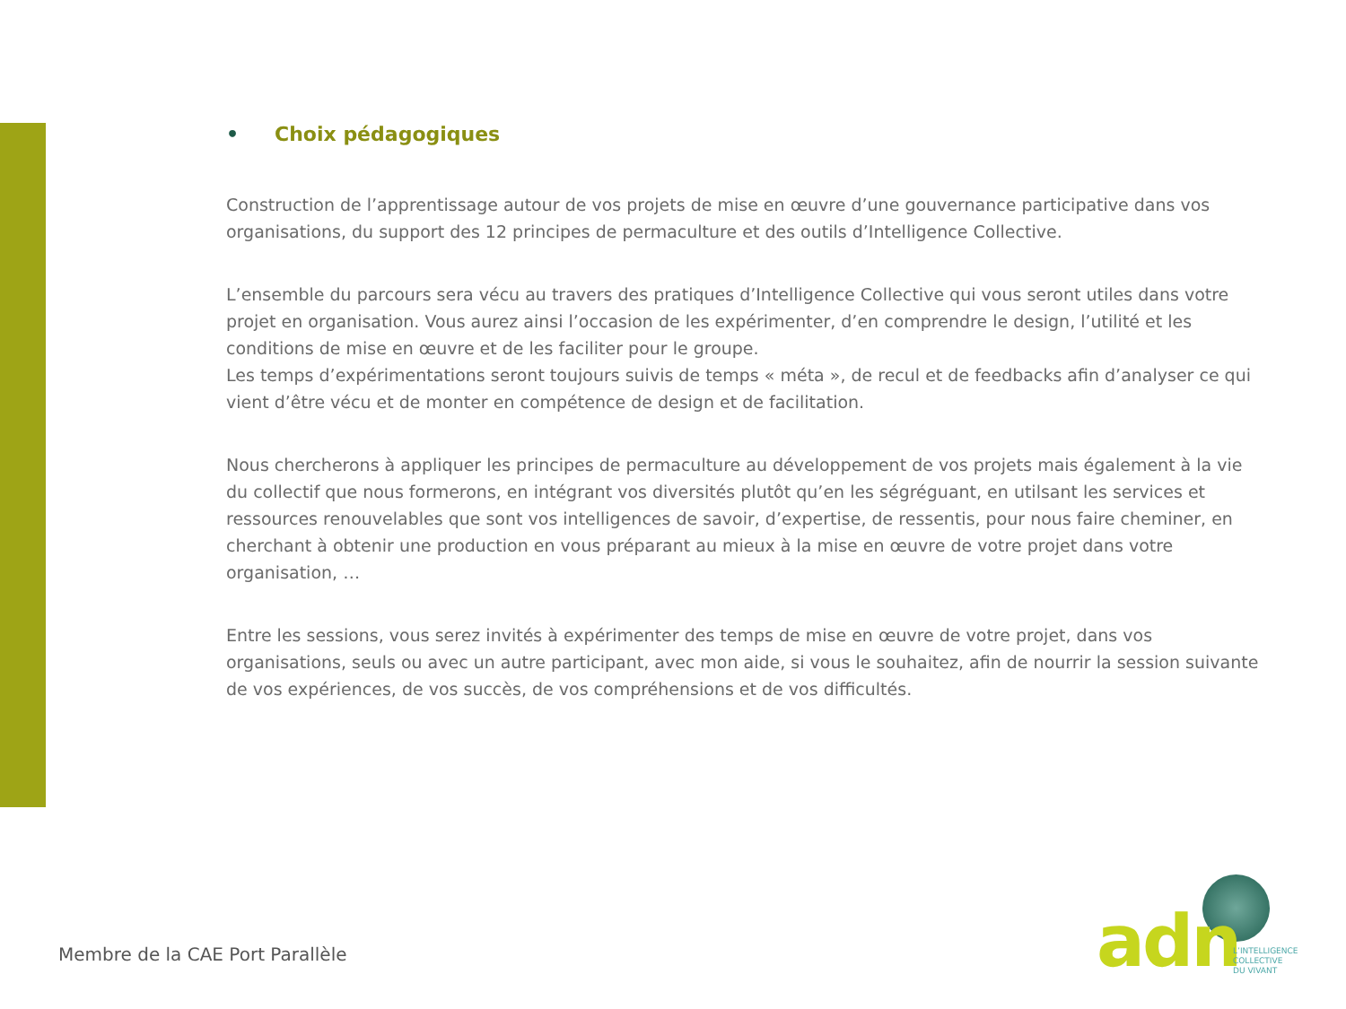• Choix pédagogiques
Construction de l’apprentissage autour de vos projets de mise en œuvre d’une gouvernance participative dans vos organisations, du support des 12 principes de permaculture et des outils d’Intelligence Collective.
L’ensemble du parcours sera vécu au travers des pratiques d’Intelligence Collective qui vous seront utiles dans votre projet en organisation. Vous aurez ainsi l’occasion de les expérimenter, d’en comprendre le design, l’utilité et les conditions de mise en œuvre et de les faciliter pour le groupe.
Les temps d’expérimentations seront toujours suivis de temps « méta », de recul et de feedbacks afin d’analyser ce qui vient d’être vécu et de monter en compétence de design et de facilitation.
Nous chercherons à appliquer les principes de permaculture au développement de vos projets mais également à la vie du collectif que nous formerons, en intégrant vos diversités plutôt qu’en les ségréguant, en utilsant les services et ressources renouvelables que sont vos intelligences de savoir, d’expertise, de ressentis, pour nous faire cheminer, en cherchant à obtenir une production en vous préparant au mieux à la mise en œuvre de votre projet dans votre organisation, …
Entre les sessions, vous serez invités à expérimenter des temps de mise en œuvre de votre projet, dans vos organisations, seuls ou avec un autre participant, avec mon aide, si vous le souhaitez, afin de nourrir la session suivante de vos expériences, de vos succès, de vos compréhensions et de vos difficultés.
Membre de la CAE Port Parallèle
adn
L’INTELLIGENCE
COLLECTIVE
DU VIVANT